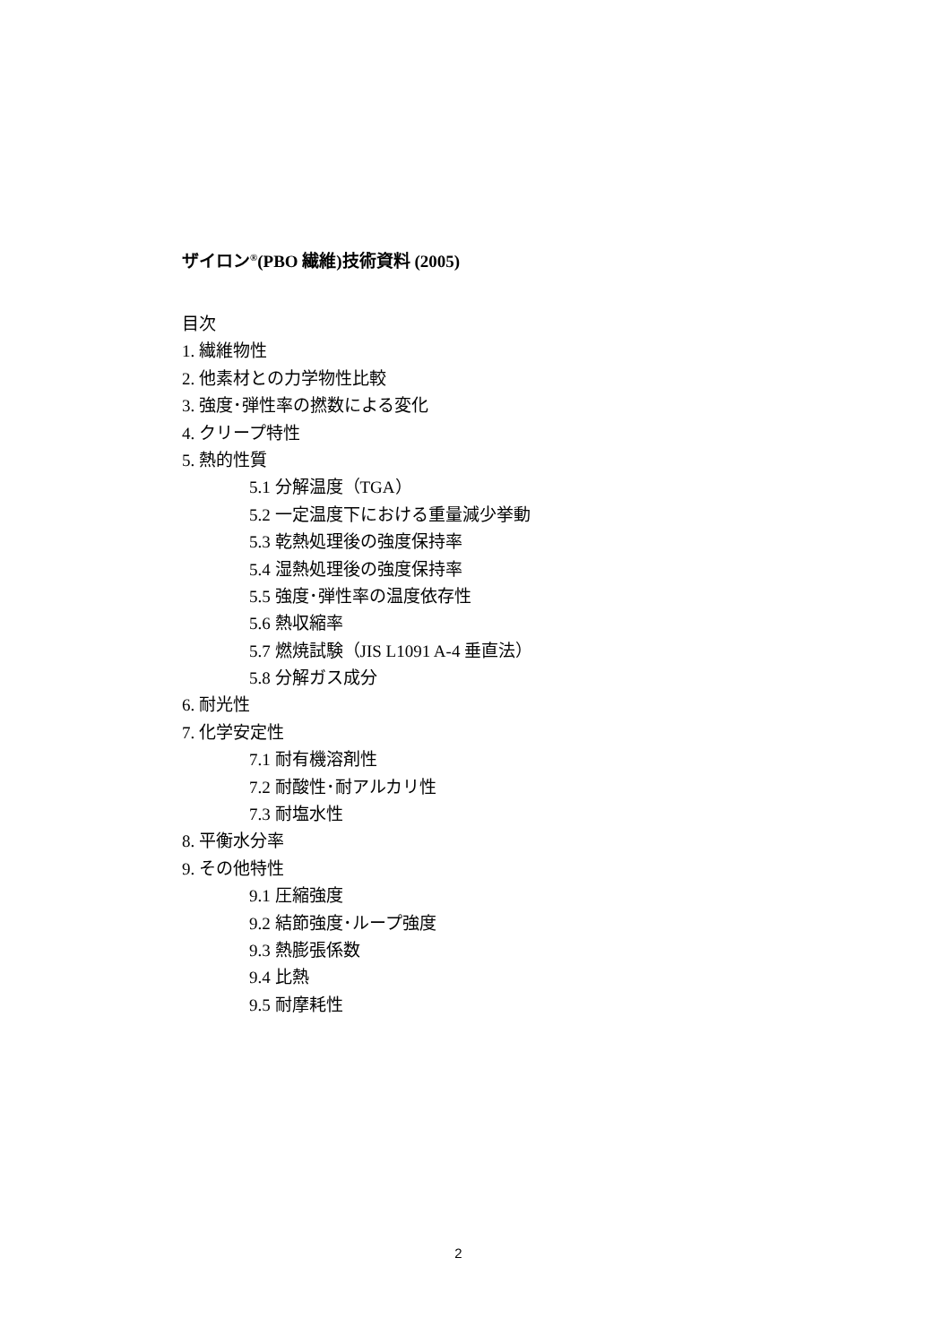ザイロン<sup>®</sup>(PBO 繊維)技術資料 (2005)
目次
1. 繊維物性
2. 他素材との力学物性比較
3. 強度･弾性率の撚数による変化
4. クリープ特性
5. 熱的性質
5.1 分解温度（TGA）
5.2 一定温度下における重量減少挙動
5.3 乾熱処理後の強度保持率
5.4 湿熱処理後の強度保持率
5.5 強度･弾性率の温度依存性
5.6 熱収縮率
5.7 燃焼試験（JIS L1091 A-4 垂直法）
5.8 分解ガス成分
6. 耐光性
7. 化学安定性
7.1 耐有機溶剤性
7.2 耐酸性･耐アルカリ性
7.3 耐塩水性
8. 平衡水分率
9. その他特性
9.1 圧縮強度
9.2 結節強度･ループ強度
9.3 熱膨張係数
9.4 比熱
9.5 耐摩耗性
2